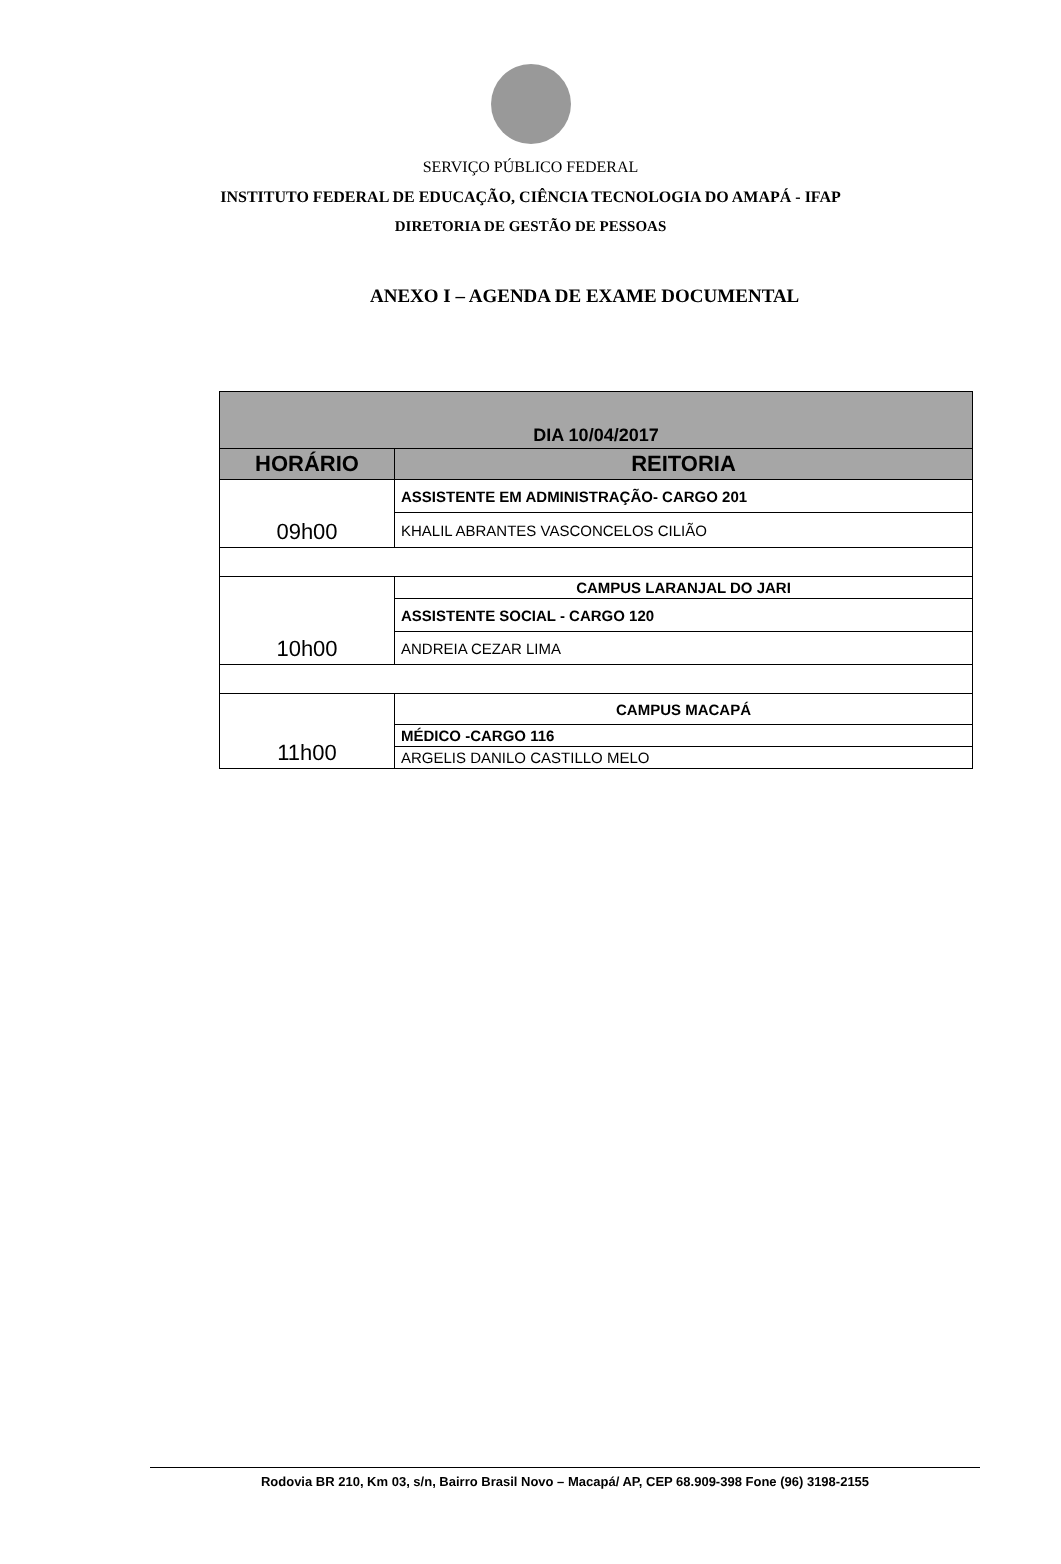SERVIÇO PÚBLICO FEDERAL
INSTITUTO FEDERAL DE EDUCAÇÃO, CIÊNCIA TECNOLOGIA DO AMAPÁ - IFAP
DIRETORIA DE GESTÃO DE PESSOAS
ANEXO I – AGENDA DE EXAME DOCUMENTAL
| DIA 10/04/2017 | |
| --- | --- |
| HORÁRIO | REITORIA |
| 09h00 | ASSISTENTE EM ADMINISTRAÇÃO- CARGO 201 |
| | KHALIL ABRANTES VASCONCELOS CILIÃO |
| 10h00 | CAMPUS LARANJAL DO JARI |
| | ASSISTENTE SOCIAL - CARGO 120 |
| | ANDREIA CEZAR LIMA |
| 11h00 | CAMPUS MACAPÁ |
| | MÉDICO -CARGO 116 |
| | ARGELIS DANILO CASTILLO MELO |
Rodovia BR 210, Km 03, s/n, Bairro Brasil Novo – Macapá/ AP, CEP 68.909-398 Fone (96) 3198-2155